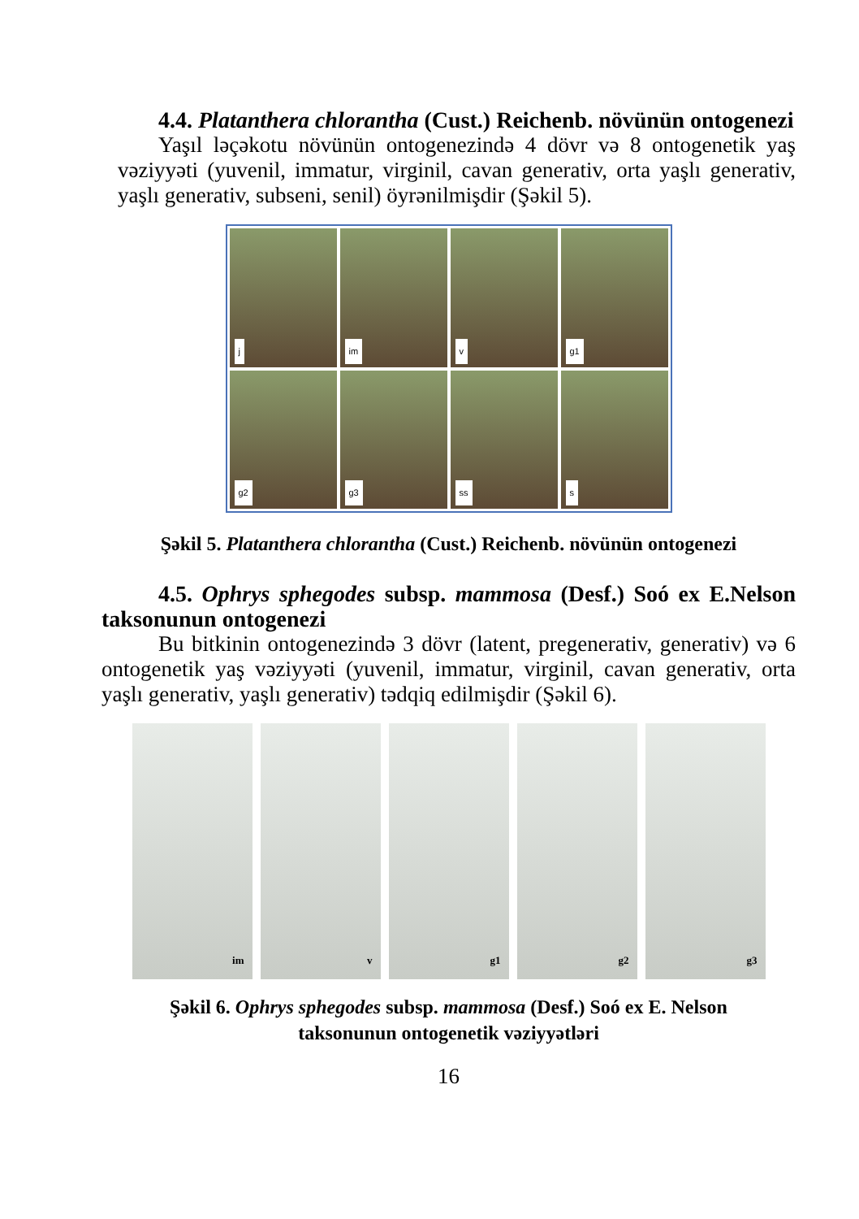4.4. Platanthera chlorantha (Cust.) Reichenb. növünün ontogenezi
Yaşıl ləçəkotu növünün ontogenezində 4 dövr və 8 ontogenetik yaş vəziyyəti (yuvenil, immatur, virginil, cavan generativ, orta yaşlı generativ, yaşlı generativ, subseni, senil) öyrənilmişdir (Şəkil 5).
j
im
v
g1
g2
g3
ss
s
Şəkil 5. Platanthera chlorantha (Cust.) Reichenb. növünün ontogenezi
4.5. Ophrys sphegodes subsp. mammosa (Desf.) Soó ex E.Nelson taksonunun ontogenezi
Bu bitkinin ontogenezində 3 dövr (latent, pregenerativ, generativ) və 6 ontogenetik yaş vəziyyəti (yuvenil, immatur, virginil, cavan generativ, orta yaşlı generativ, yaşlı generativ) tədqiq edilmişdir (Şəkil 6).
im
v
g1
g2
g3
Şəkil 6. Ophrys sphegodes subsp. mammosa (Desf.) Soó ex E. Nelson
taksonunun ontogenetik vəziyyətləri
16